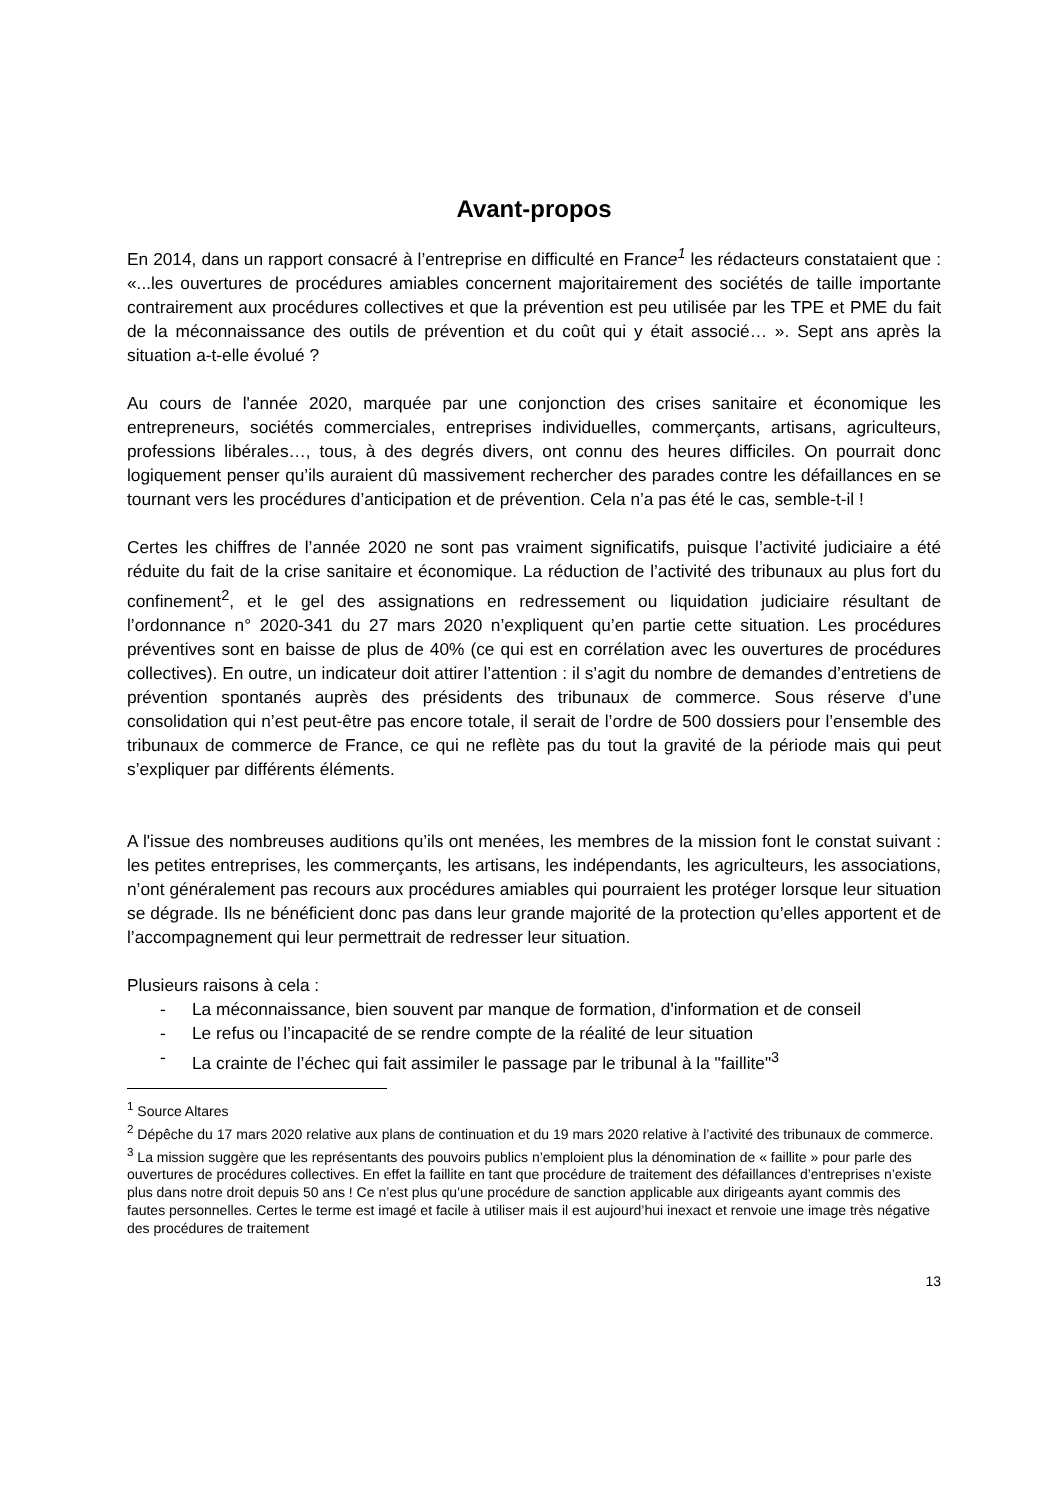Avant-propos
En 2014, dans un rapport consacré à l’entreprise en difficulté en France<sup>1</sup> les rédacteurs constataient que : «...les ouvertures de procédures amiables concernent majoritairement des sociétés de taille importante contrairement aux procédures collectives et que la prévention est peu utilisée par les TPE et PME du fait de la méconnaissance des outils de prévention et du coût qui y était associé… ». Sept ans après la situation a-t-elle évolué ?
Au cours de l'année 2020, marquée par une conjonction des crises sanitaire et économique les entrepreneurs, sociétés commerciales, entreprises individuelles, commerçants, artisans, agriculteurs, professions libérales…, tous, à des degrés divers, ont connu des heures difficiles. On pourrait donc logiquement penser qu’ils auraient dû massivement rechercher des parades contre les défaillances en se tournant vers les procédures d’anticipation et de prévention. Cela n’a pas été le cas, semble-t-il !
Certes les chiffres de l’année 2020 ne sont pas vraiment significatifs, puisque l’activité judiciaire a été réduite du fait de la crise sanitaire et économique. La réduction de l’activité des tribunaux au plus fort du confinement<sup>2</sup>, et le gel des assignations en redressement ou liquidation judiciaire résultant de l’ordonnance n° 2020-341 du 27 mars 2020 n’expliquent qu’en partie cette situation. Les procédures préventives sont en baisse de plus de 40% (ce qui est en corrélation avec les ouvertures de procédures collectives). En outre, un indicateur doit attirer l’attention : il s’agit du nombre de demandes d’entretiens de prévention spontanés auprès des présidents des tribunaux de commerce. Sous réserve d’une consolidation qui n’est peut-être pas encore totale, il serait de l’ordre de 500 dossiers pour l’ensemble des tribunaux de commerce de France, ce qui ne reflète pas du tout la gravité de la période mais qui peut s’expliquer par différents éléments.
A l'issue des nombreuses auditions qu’ils ont menées, les membres de la mission font le constat suivant : les petites entreprises, les commerçants, les artisans, les indépendants, les agriculteurs, les associations, n’ont généralement pas recours aux procédures amiables qui pourraient les protéger lorsque leur situation se dégrade. Ils ne bénéficient donc pas dans leur grande majorité de la protection qu’elles apportent et de l’accompagnement qui leur permettrait de redresser leur situation.
Plusieurs raisons à cela :
- La méconnaissance, bien souvent par manque de formation, d'information et de conseil
- Le refus ou l’incapacité de se rendre compte de la réalité de leur situation
- La crainte de l’échec qui fait assimiler le passage par le tribunal à la "faillite"<sup>3</sup>
<sup>1</sup> Source Altares
<sup>2</sup> Dépêche du 17 mars 2020 relative aux plans de continuation et du 19 mars 2020 relative à l’activité des tribunaux de commerce.
<sup>3</sup> La mission suggère que les représentants des pouvoirs publics n’emploient plus la dénomination de « faillite » pour parle des ouvertures de procédures collectives. En effet la faillite en tant que procédure de traitement des défaillances d’entreprises n’existe plus dans notre droit depuis 50 ans ! Ce n’est plus qu’une procédure de sanction applicable aux dirigeants ayant commis des fautes personnelles. Certes le terme est imagé et facile à utiliser mais il est aujourd’hui inexact et renvoie une image très négative des procédures de traitement
13